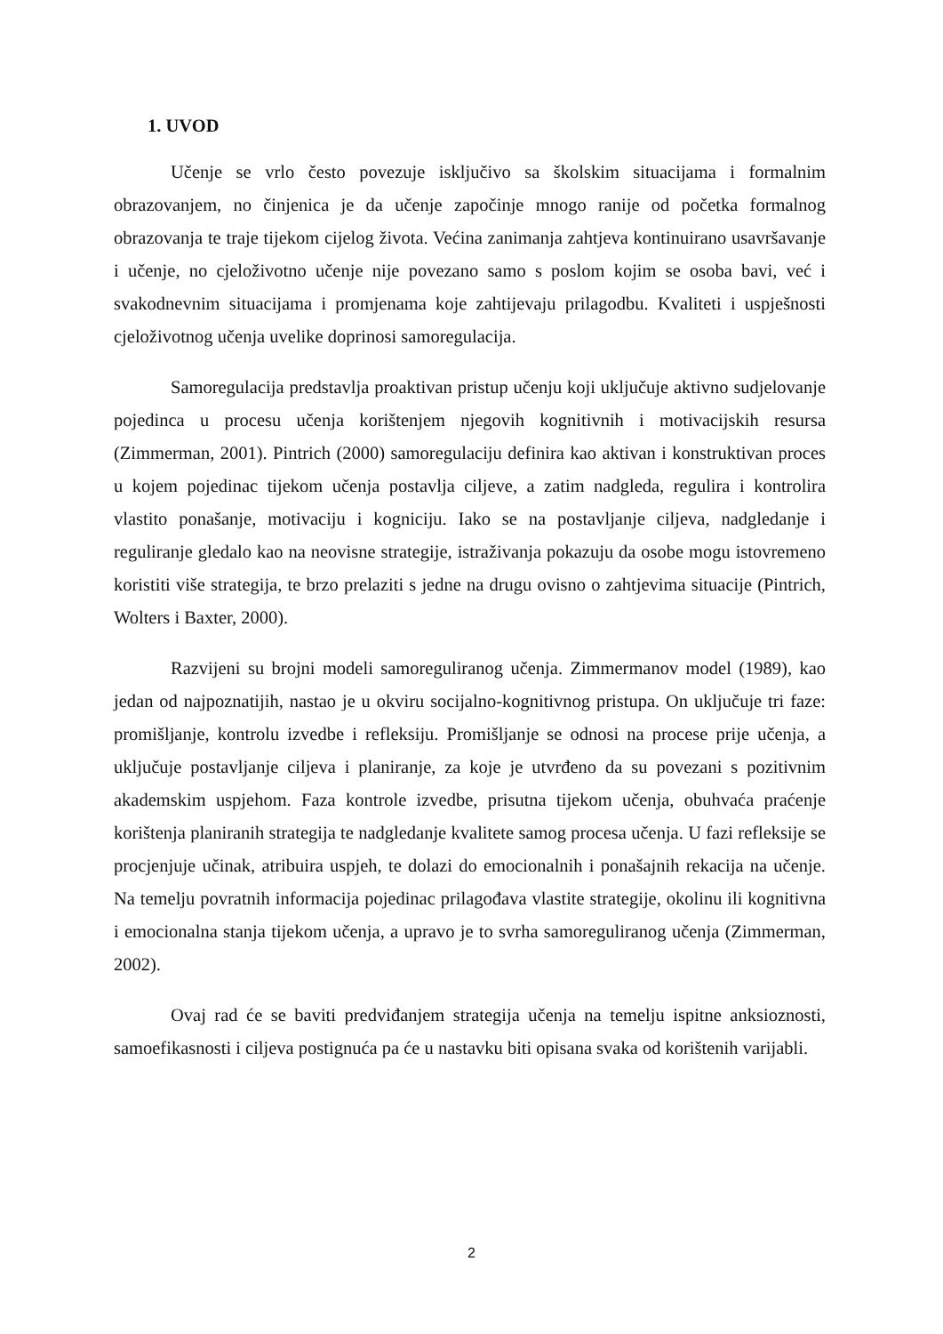1. UVOD
Učenje se vrlo često povezuje isključivo sa školskim situacijama i formalnim obrazovanjem, no činjenica je da učenje započinje mnogo ranije od početka formalnog obrazovanja te traje tijekom cijelog života. Većina zanimanja zahtjeva kontinuirano usavršavanje i učenje, no cjeloživotno učenje nije povezano samo s poslom kojim se osoba bavi, već i svakodnevnim situacijama i promjenama koje zahtijevaju prilagodbu. Kvaliteti i uspješnosti cjeloživotnog učenja uvelike doprinosi samoregulacija.
Samoregulacija predstavlja proaktivan pristup učenju koji uključuje aktivno sudjelovanje pojedinca u procesu učenja korištenjem njegovih kognitivnih i motivacijskih resursa (Zimmerman, 2001). Pintrich (2000) samoregulaciju definira kao aktivan i konstruktivan proces u kojem pojedinac tijekom učenja postavlja ciljeve, a zatim nadgleda, regulira i kontrolira vlastito ponašanje, motivaciju i kogniciju. Iako se na postavljanje ciljeva, nadgledanje i reguliranje gledalo kao na neovisne strategije, istraživanja pokazuju da osobe mogu istovremeno koristiti više strategija, te brzo prelaziti s jedne na drugu ovisno o zahtjevima situacije (Pintrich, Wolters i Baxter, 2000).
Razvijeni su brojni modeli samoreguliranog učenja. Zimmermanov model (1989), kao jedan od najpoznatijih, nastao je u okviru socijalno-kognitivnog pristupa. On uključuje tri faze: promišljanje, kontrolu izvedbe i refleksiju. Promišljanje se odnosi na procese prije učenja, a uključuje postavljanje ciljeva i planiranje, za koje je utvrđeno da su povezani s pozitivnim akademskim uspjehom. Faza kontrole izvedbe, prisutna tijekom učenja, obuhvaća praćenje korištenja planiranih strategija te nadgledanje kvalitete samog procesa učenja. U fazi refleksije se procjenjuje učinak, atribuira uspjeh, te dolazi do emocionalnih i ponašajnih rekacija na učenje. Na temelju povratnih informacija pojedinac prilagođava vlastite strategije, okolinu ili kognitivna i emocionalna stanja tijekom učenja, a upravo je to svrha samoreguliranog učenja (Zimmerman, 2002).
Ovaj rad će se baviti predviđanjem strategija učenja na temelju ispitne anksioznosti, samoefikasnosti i ciljeva postignuća pa će u nastavku biti opisana svaka od korištenih varijabli.
2